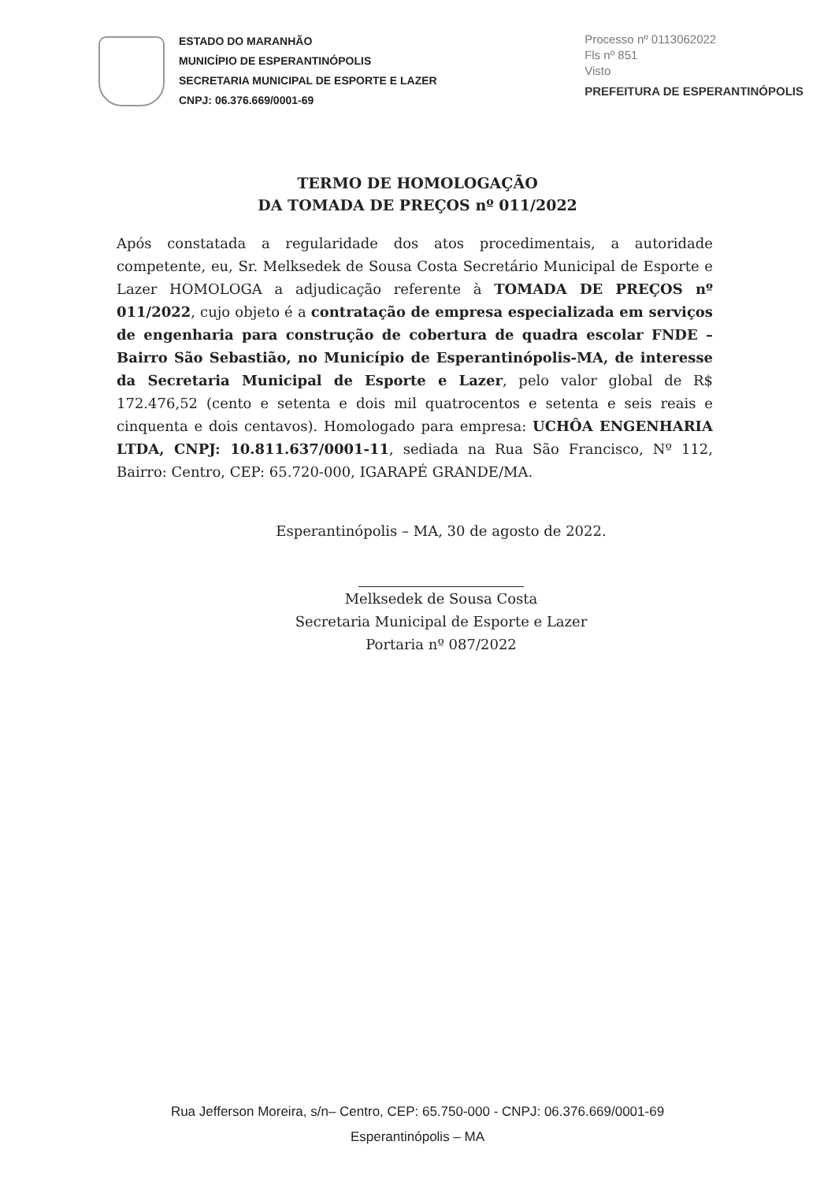ESTADO DO MARANHÃO
MUNICÍPIO DE ESPERANTINÓPOLIS
SECRETARIA MUNICIPAL DE ESPORTE E LAZER
CNPJ: 06.376.669/0001-69
Processo nº 0113062022
Fls nº 851
Visto
PREFEITURA DE ESPERANTINÓPOLIS
TERMO DE HOMOLOGAÇÃO
DA TOMADA DE PREÇOS nº 011/2022
Após constatada a regularidade dos atos procedimentais, a autoridade competente, eu, Sr. Melksedek de Sousa Costa Secretário Municipal de Esporte e Lazer HOMOLOGA a adjudicação referente à TOMADA DE PREÇOS nº 011/2022, cujo objeto é a contratação de empresa especializada em serviços de engenharia para construção de cobertura de quadra escolar FNDE – Bairro São Sebastião, no Município de Esperantinópolis-MA, de interesse da Secretaria Municipal de Esporte e Lazer, pelo valor global de R$ 172.476,52 (cento e setenta e dois mil quatrocentos e setenta e seis reais e cinquenta e dois centavos). Homologado para empresa: UCHÔA ENGENHARIA LTDA, CNPJ: 10.811.637/0001-11, sediada na Rua São Francisco, Nº 112, Bairro: Centro, CEP: 65.720-000, IGARAPÉ GRANDE/MA.
Esperantinópolis – MA, 30 de agosto de 2022.
Melksedek de Sousa Costa
Secretaria Municipal de Esporte e Lazer
Portaria nº 087/2022
Rua Jefferson Moreira, s/n– Centro, CEP: 65.750-000 - CNPJ: 06.376.669/0001-69
Esperantinópolis – MA